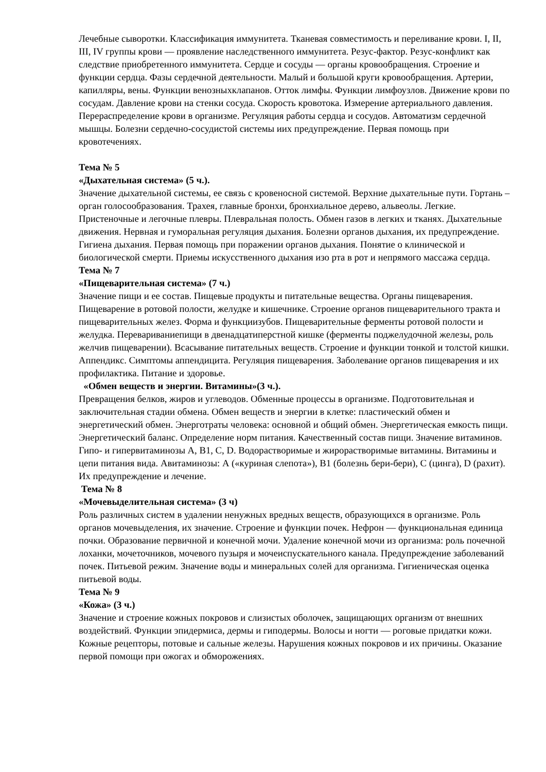Лечебные сыворотки. Классификация иммунитета. Тканевая совместимость и переливание крови. I, II, III, IV группы крови — проявление наследственного иммунитета. Резус-фактор. Резус-конфликт как следствие приобретенного иммунитета. Сердце и сосуды — органы кровообращения. Строение и функции сердца. Фазы сердечной деятельности. Малый и большой круги кровообращения. Артерии, капилляры, вены. Функции венозныхклапанов. Отток лимфы. Функции лимфоузлов. Движение крови по сосудам. Давление крови на стенки сосуда. Скорость кровотока. Измерение артериального давления. Перераспределение крови в организме. Регуляция работы сердца и сосудов. Автоматизм сердечной мышцы. Болезни сердечно-сосудистой системы иих предупреждение. Первая помощь при кровотечениях.
Тема № 5
«Дыхательная система» (5 ч.).
Значение дыхательной системы, ее связь с кровеносной системой. Верхние дыхательные пути. Гортань – орган голосообразования. Трахея, главные бронхи, бронхиальное дерево, альвеолы. Легкие. Пристеночные и легочные плевры. Плевральная полость. Обмен газов в легких и тканях. Дыхательные движения. Нервная и гуморальная регуляция дыхания. Болезни органов дыхания, их предупреждение. Гигиена дыхания. Первая помощь при поражении органов дыхания. Понятие о клинической и биологической смерти. Приемы искусственного дыхания изо рта в рот и непрямого массажа сердца.
Тема № 7
«Пищеварительная система» (7 ч.)
Значение пищи и ее состав. Пищевые продукты и питательные вещества. Органы пищеварения. Пищеварение в ротовой полости, желудке и кишечнике. Строение органов пищеварительного тракта и пищеварительных желез. Форма и функциизубов. Пищеварительные ферменты ротовой полости и желудка. Перевариваниепищи в двенадцатиперстной кишке (ферменты поджелудочной железы, роль желчив пищеварении). Всасывание питательных веществ. Строение и функции тонкой и толстой кишки. Аппендикс. Симптомы аппендицита. Регуляция пищеварения. Заболевание органов пищеварения и их профилактика. Питание и здоровье.
«Обмен веществ и энергии. Витамины»(3 ч.).
Превращения белков, жиров и углеводов. Обменные процессы в организме. Подготовительная и заключительная стадии обмена. Обмен веществ и энергии в клетке: пластический обмен и энергетический обмен. Энерготраты человека: основной и общий обмен. Энергетическая емкость пищи. Энергетический баланс. Определение норм питания. Качественный состав пищи. Значение витаминов. Гипо- и гипервитаминозы A, B1, C, D. Водорастворимые и жирорастворимые витамины. Витамины и цепи питания вида. Авитаминозы: А («куриная слепота»), B1 (болезнь бери-бери), С (цинга), D (рахит). Их предупреждение и лечение.
Тема № 8
«Мочевыделительная система» (3 ч)
Роль различных систем в удалении ненужных вредных веществ, образующихся в организме. Роль органов мочевыделения, их значение. Строение и функции почек. Нефрон — функциональная единица почки. Образование первичной и конечной мочи. Удаление конечной мочи из организма: роль почечной лоханки, мочеточников, мочевого пузыря и мочеиспускательного канала. Предупреждение заболеваний почек. Питьевой режим. Значение воды и минеральных солей для организма. Гигиеническая оценка питьевой воды.
Тема № 9
«Кожа» (3 ч.)
Значение и строение кожных покровов и слизистых оболочек, защищающих организм от внешних воздействий. Функции эпидермиса, дермы и гиподермы. Волосы и ногти — роговые придатки кожи. Кожные рецепторы, потовые и сальные железы. Нарушения кожных покровов и их причины. Оказание первой помощи при ожогах и обморожениях.